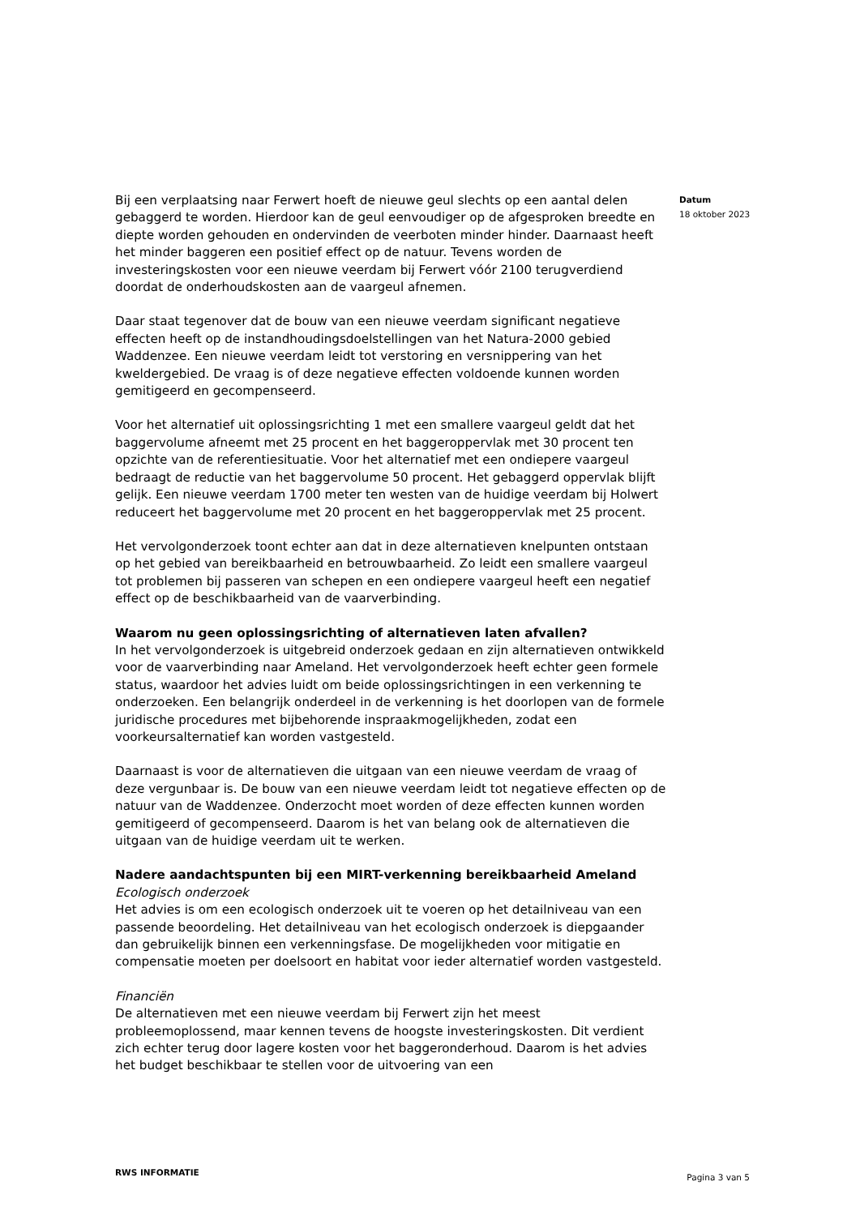Bij een verplaatsing naar Ferwert hoeft de nieuwe geul slechts op een aantal delen gebaggerd te worden. Hierdoor kan de geul eenvoudiger op de afgesproken breedte en diepte worden gehouden en ondervinden de veerboten minder hinder. Daarnaast heeft het minder baggeren een positief effect op de natuur. Tevens worden de investeringskosten voor een nieuwe veerdam bij Ferwert vóór 2100 terugverdiend doordat de onderhoudskosten aan de vaargeul afnemen.
Daar staat tegenover dat de bouw van een nieuwe veerdam significant negatieve effecten heeft op de instandhoudingsdoelstellingen van het Natura-2000 gebied Waddenzee. Een nieuwe veerdam leidt tot verstoring en versnippering van het kweldergebied. De vraag is of deze negatieve effecten voldoende kunnen worden gemitigeerd en gecompenseerd.
Voor het alternatief uit oplossingsrichting 1 met een smallere vaargeul geldt dat het baggervolume afneemt met 25 procent en het baggeroppervlak met 30 procent ten opzichte van de referentiesituatie. Voor het alternatief met een ondiepere vaargeul bedraagt de reductie van het baggervolume 50 procent. Het gebaggerd oppervlak blijft gelijk. Een nieuwe veerdam 1700 meter ten westen van de huidige veerdam bij Holwert reduceert het baggervolume met 20 procent en het baggeroppervlak met 25 procent.
Het vervolgonderzoek toont echter aan dat in deze alternatieven knelpunten ontstaan op het gebied van bereikbaarheid en betrouwbaarheid. Zo leidt een smallere vaargeul tot problemen bij passeren van schepen en een ondiepere vaargeul heeft een negatief effect op de beschikbaarheid van de vaarverbinding.
Waarom nu geen oplossingsrichting of alternatieven laten afvallen?
In het vervolgonderzoek is uitgebreid onderzoek gedaan en zijn alternatieven ontwikkeld voor de vaarverbinding naar Ameland. Het vervolgonderzoek heeft echter geen formele status, waardoor het advies luidt om beide oplossingsrichtingen in een verkenning te onderzoeken. Een belangrijk onderdeel in de verkenning is het doorlopen van de formele juridische procedures met bijbehorende inspraakmogelijkheden, zodat een voorkeursalternatief kan worden vastgesteld.
Daarnaast is voor de alternatieven die uitgaan van een nieuwe veerdam de vraag of deze vergunbaar is. De bouw van een nieuwe veerdam leidt tot negatieve effecten op de natuur van de Waddenzee. Onderzocht moet worden of deze effecten kunnen worden gemitigeerd of gecompenseerd. Daarom is het van belang ook de alternatieven die uitgaan van de huidige veerdam uit te werken.
Nadere aandachtspunten bij een MIRT-verkenning bereikbaarheid Ameland
Ecologisch onderzoek
Het advies is om een ecologisch onderzoek uit te voeren op het detailniveau van een passende beoordeling. Het detailniveau van het ecologisch onderzoek is diepgaander dan gebruikelijk binnen een verkenningsfase. De mogelijkheden voor mitigatie en compensatie moeten per doelsoort en habitat voor ieder alternatief worden vastgesteld.
Financiën
De alternatieven met een nieuwe veerdam bij Ferwert zijn het meest probleemoplossend, maar kennen tevens de hoogste investeringskosten. Dit verdient zich echter terug door lagere kosten voor het baggeronderhoud. Daarom is het advies het budget beschikbaar te stellen voor de uitvoering van een
Datum
18 oktober 2023
RWS INFORMATIE Pagina 3 van 5